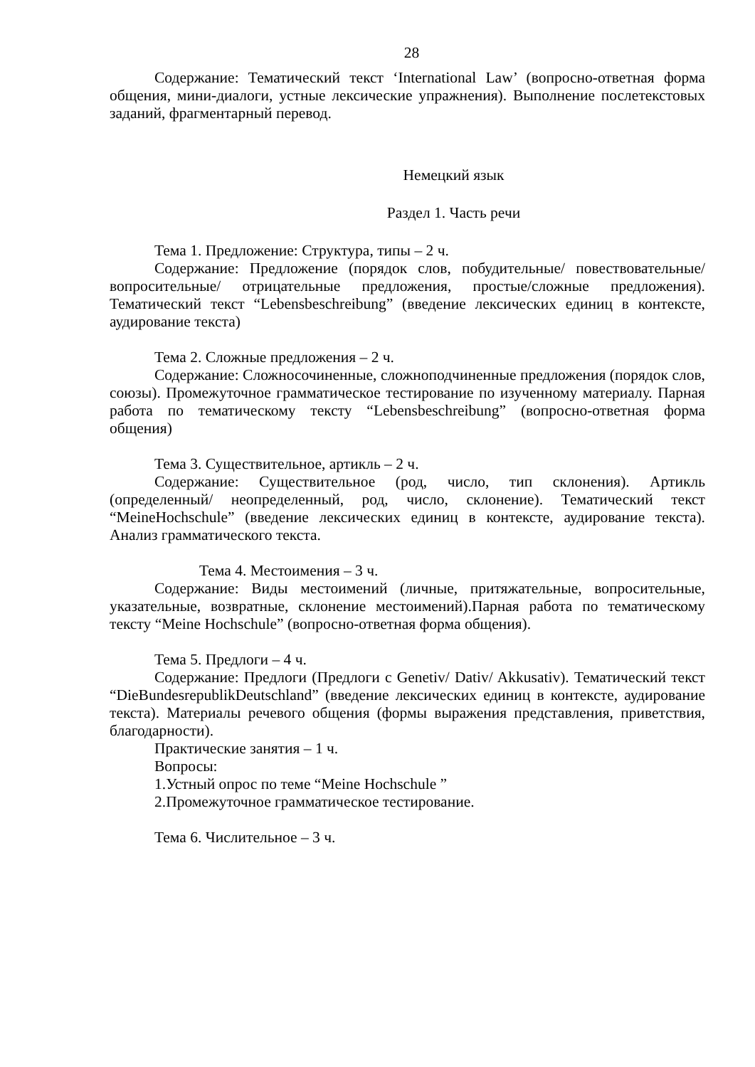28
Содержание: Тематический текст ‘International Law’ (вопросно-ответная форма общения, мини-диалоги, устные лексические упражнения). Выполнение послетекстовых заданий, фрагментарный перевод.
Немецкий язык
Раздел 1. Часть речи
Тема 1. Предложение: Структура, типы – 2 ч.
Содержание: Предложение (порядок слов, побудительные/ повествовательные/ вопросительные/ отрицательные предложения, простые/сложные предложения). Тематический текст “Lebensbeschreibung” (введение лексических единиц в контексте, аудирование текста)
Тема 2. Сложные предложения – 2 ч.
Содержание: Сложносочиненные, сложноподчиненные предложения (порядок слов, союзы). Промежуточное грамматическое тестирование по изученному материалу. Парная работа по тематическому тексту “Lebensbeschreibung” (вопросно-ответная форма общения)
Тема 3. Существительное, артикль – 2 ч.
Содержание: Существительное (род, число, тип склонения). Артикль (определенный/ неопределенный, род, число, склонение). Тематический текст “MeineHochschule” (введение лексических единиц в контексте, аудирование текста). Анализ грамматического текста.
Тема 4. Местоимения – 3 ч.
Содержание: Виды местоимений (личные, притяжательные, вопросительные, указательные, возвратные, склонение местоимений).Парная работа по тематическому тексту “Meine Hochschule” (вопросно-ответная форма общения).
Тема 5. Предлоги – 4 ч.
Содержание: Предлоги (Предлоги с Genetiv/ Dativ/ Akkusativ). Тематический текст “DieBundesrepublikDeutschland” (введение лексических единиц в контексте, аудирование текста). Материалы речевого общения (формы выражения представления, приветствия, благодарности).
Практические занятия – 1 ч.
Вопросы:
1.Устный опрос по теме “Meine Hochschule ”
2.Промежуточное грамматическое тестирование.
Тема 6. Числительное – 3 ч.